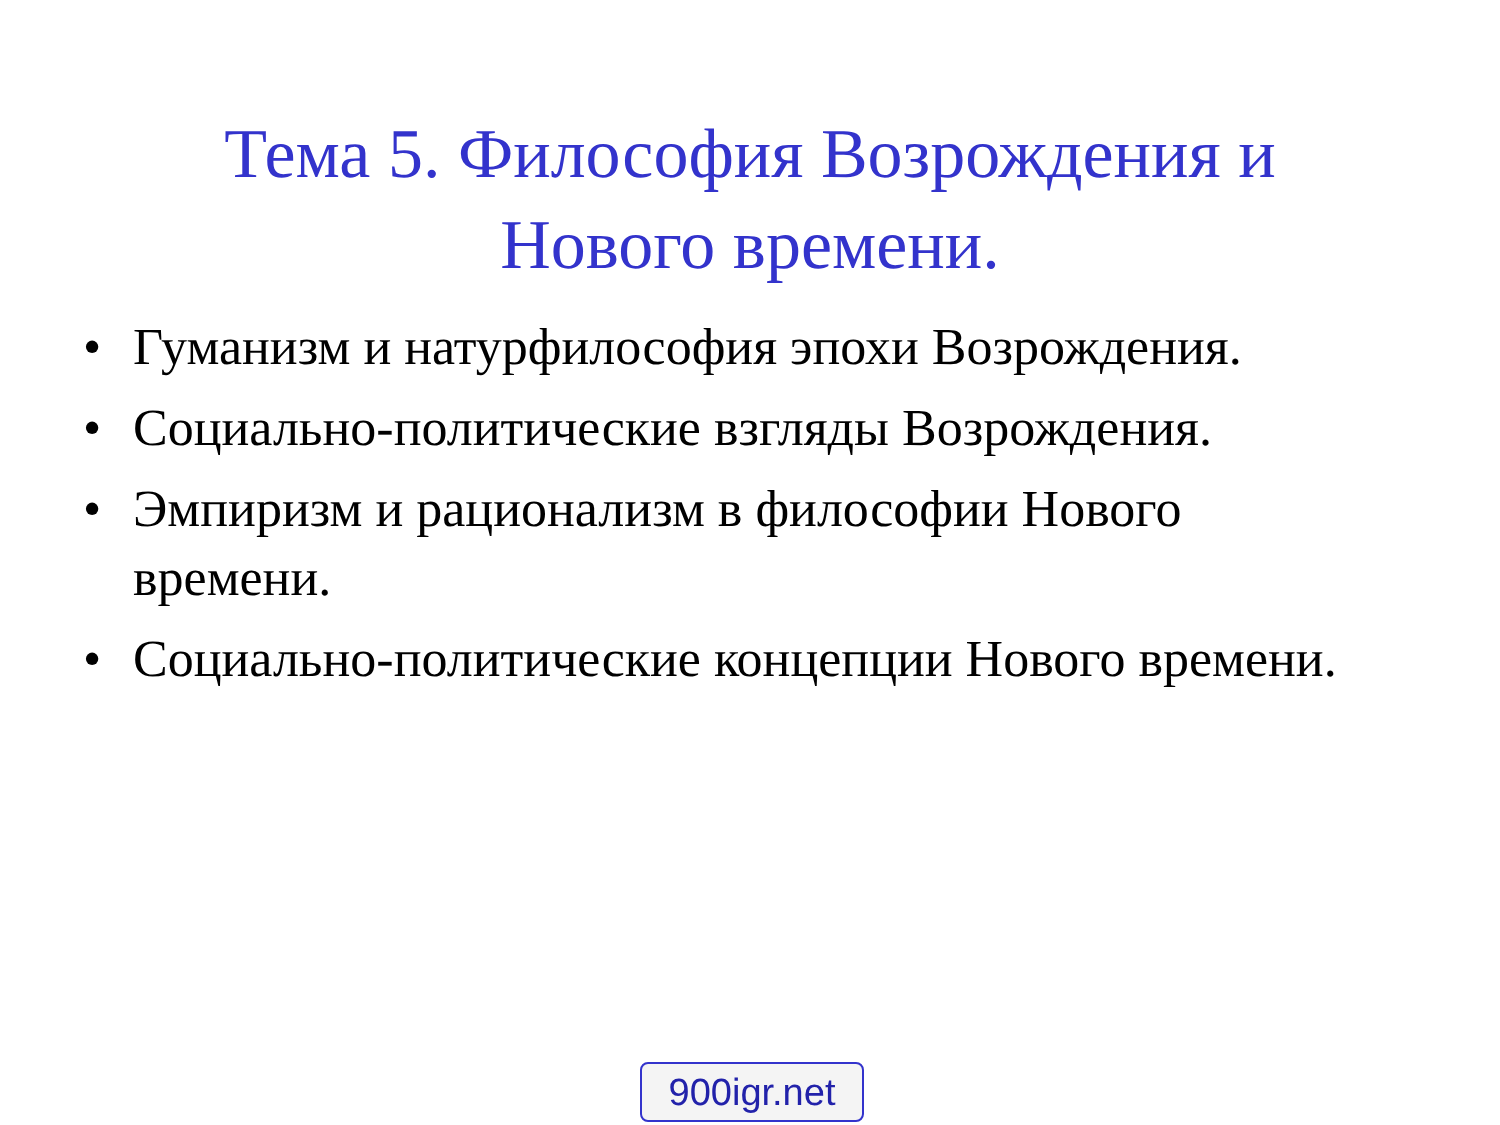Тема 5. Философия Возрождения и
Нового времени.
• Гуманизм и натурфилософия эпохи Возрождения.
• Социально-политические взгляды Возрождения.
• Эмпиризм и рационализм в философии Нового времени.
• Социально-политические концепции Нового времени.
900igr.net